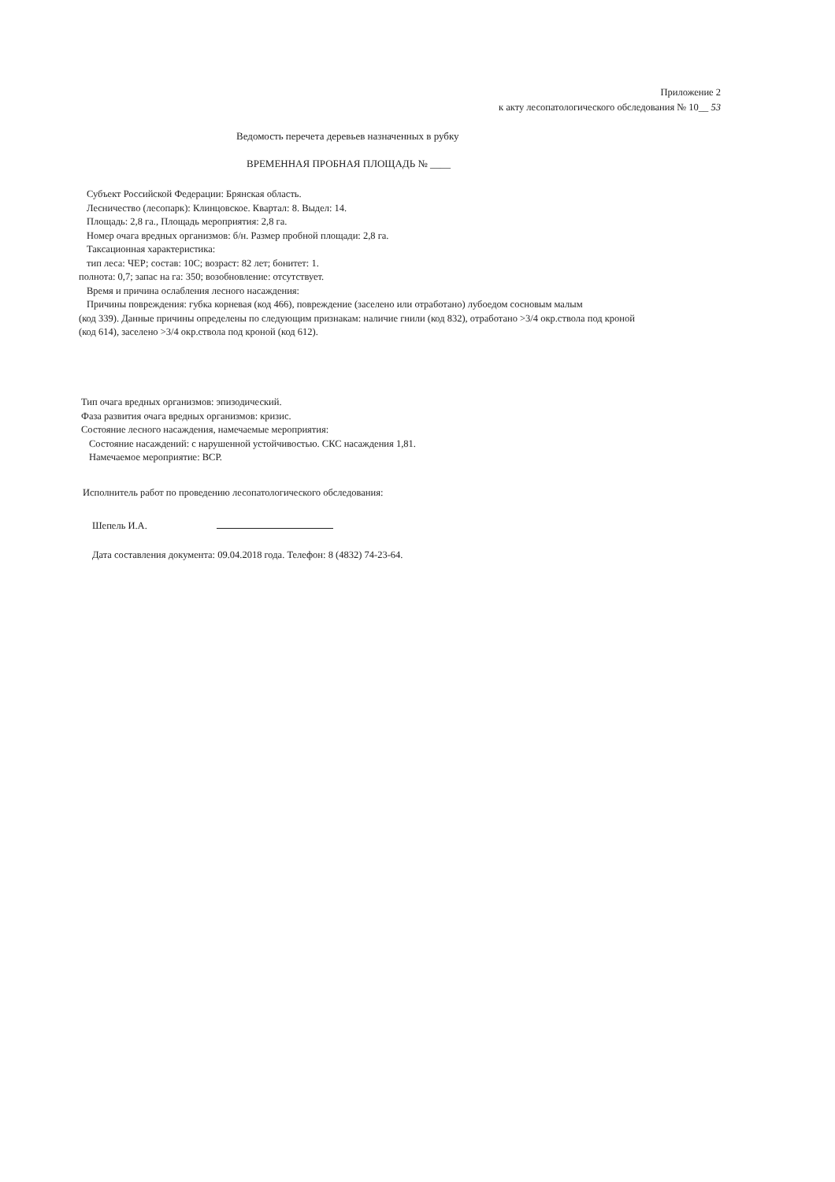Приложение 2
к акту лесопатологического обследования № 10__ 53
Ведомость перечета деревьев назначенных в рубку
ВРЕМЕННАЯ ПРОБНАЯ ПЛОЩАДЬ № ____
Субъект Российской Федерации: Брянская область.
Лесничество (лесопарк): Клинцовское. Квартал: 8. Выдел: 14.
Площадь: 2,8 га., Площадь мероприятия: 2,8 га.
Номер очага вредных организмов: б/н. Размер пробной площади: 2,8 га.
Таксационная характеристика:
тип леса: ЧЕР; состав: 10С; возраст: 82 лет; бонитет: 1.
полнота: 0,7; запас на га: 350; возобновление: отсутствует.
Время и причина ослабления лесного насаждения:
Причины повреждения: губка корневая (код 466), повреждение (заселено или отработано) лубоедом сосновым малым
(код 339). Данные причины определены по следующим признакам: наличие гнили (код 832), отработано >3/4 окр.ствола под кроной (код 614), заселено >3/4 окр.ствола под кроной (код 612).
Тип очага вредных организмов: эпизодический.
Фаза развития очага вредных организмов: кризис.
Состояние лесного насаждения, намечаемые мероприятия:
Состояние насаждений: с нарушенной устойчивостью. СКС насаждения 1,81.
Намечаемое мероприятие: ВСР.
Исполнитель работ по проведению лесопатологического обследования:
Шепель И.А.
Дата составления документа: 09.04.2018 года. Телефон: 8 (4832) 74-23-64.